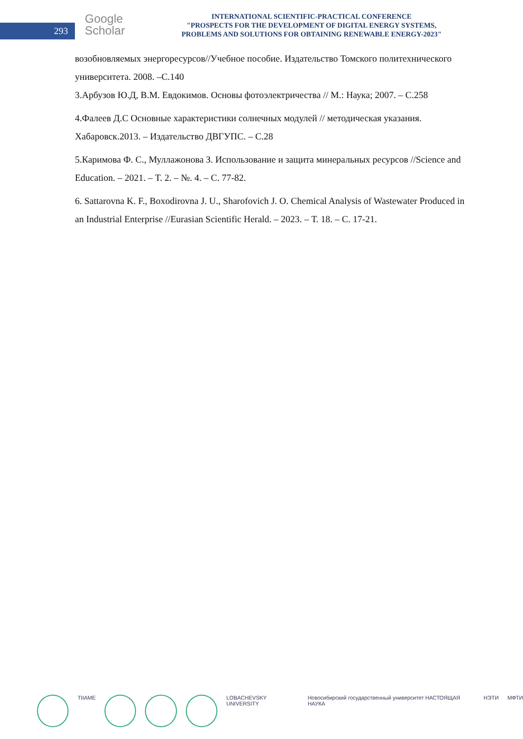293
Google
Scholar
INTERNATIONAL SCIENTIFIC-PRACTICAL CONFERENCE
"PROSPECTS FOR THE DEVELOPMENT OF DIGITAL ENERGY SYSTEMS,
PROBLEMS AND SOLUTIONS FOR OBTAINING RENEWABLE ENERGY-2023"
возобновляемых энергоресурсов//Учебное пособие. Издательство Томского политехнического университета. 2008. –С.140
3.Арбузов Ю.Д, В.М. Евдокимов. Основы фотоэлектричества // М.: Наука; 2007. – С.258
4.Фалеев Д.С Основные характеристики солнечных модулей // методическая указания. Хабаровск.2013. – Издательство ДВГУПС. – С.28
5.Каримова Ф. С., Муллажонова З. Использование и защита минеральных ресурсов //Science and Education. – 2021. – Т. 2. – №. 4. – С. 77-82.
6. Sattarovna K. F., Boxodirovna J. U., Sharofovich J. O. Chemical Analysis of Wastewater Produced in an Industrial Enterprise //Eurasian Scientific Herald. – 2023. – Т. 18. – С. 17-21.
TIIAME LOBACHEVSKY UNIVERSITY Новосибирский государственный университет НАСТОЯЩАЯ НАУКА
НЭТИ МФТИ